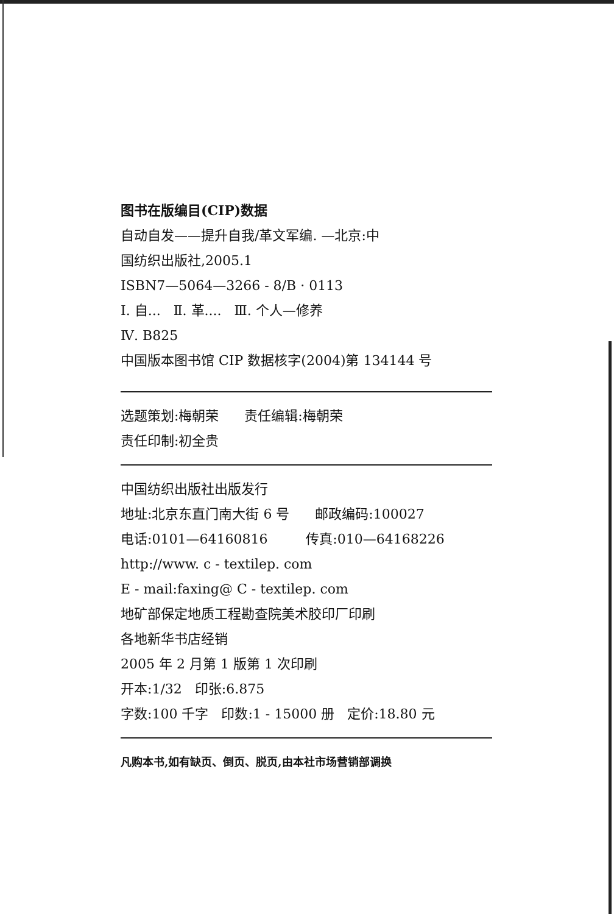图书在版编目(CIP)数据
自动自发——提升自我/革文军编. —北京:中
国纺织出版社,2005.1
ISBN7—5064—3266 - 8/B · 0113
Ⅰ. 自... Ⅱ. 革.... Ⅲ. 个人—修养
Ⅳ. B825
中国版本图书馆 CIP 数据核字(2004)第 134144 号
选题策划:梅朝荣 责任编辑:梅朝荣
责任印制:初全贵
中国纺织出版社出版发行
地址:北京东直门南大街 6 号 邮政编码:100027
电话:0101—64160816 传真:010—64168226
http://www. c - textilep. com
E - mail:faxing@ C - textilep. com
地矿部保定地质工程勘查院美术胶印厂印刷
各地新华书店经销
2005 年 2 月第 1 版第 1 次印刷
开本:1/32 印张:6.875
字数:100 千字 印数:1 - 15000 册 定价:18.80 元
凡购本书,如有缺页、倒页、脱页,由本社市场营销部调换